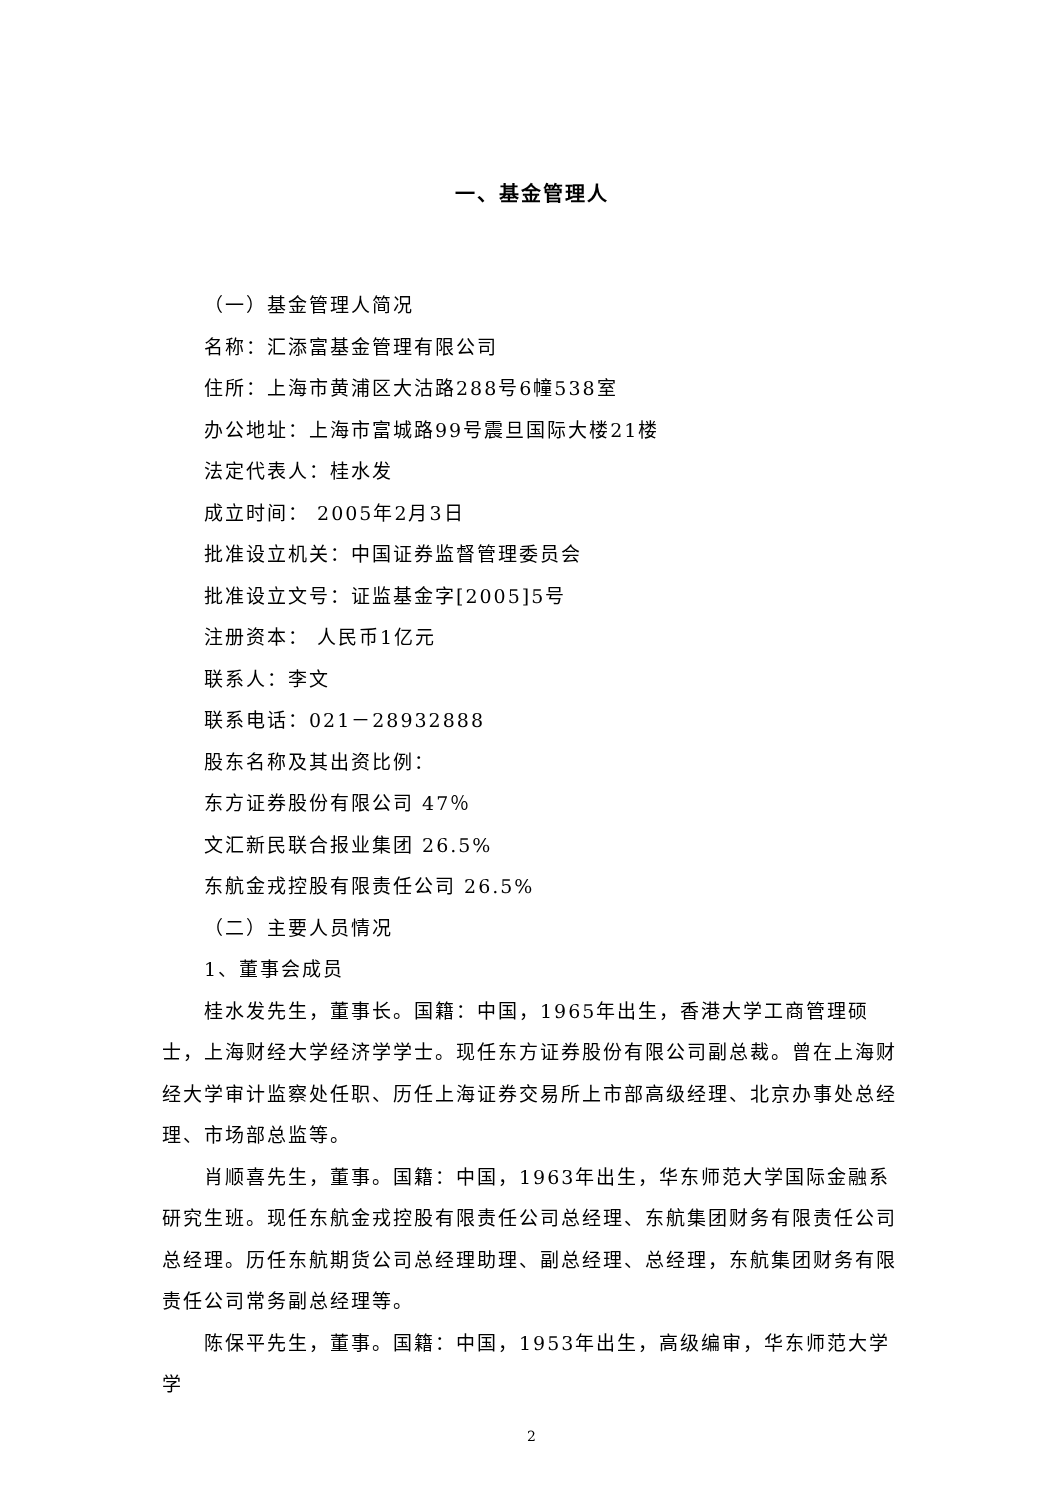一、基金管理人
（一）基金管理人简况
名称：汇添富基金管理有限公司
住所：上海市黄浦区大沽路288号6幢538室
办公地址：上海市富城路99号震旦国际大楼21楼
法定代表人：桂水发
成立时间： 2005年2月3日
批准设立机关：中国证券监督管理委员会
批准设立文号：证监基金字[2005]5号
注册资本： 人民币1亿元
联系人：李文
联系电话：021－28932888
股东名称及其出资比例：
东方证券股份有限公司 47％
文汇新民联合报业集团 26.5%
东航金戎控股有限责任公司 26.5%
（二）主要人员情况
1、董事会成员
桂水发先生，董事长。国籍：中国，1965年出生，香港大学工商管理硕士，上海财经大学经济学学士。现任东方证券股份有限公司副总裁。曾在上海财经大学审计监察处任职、历任上海证券交易所上市部高级经理、北京办事处总经理、市场部总监等。
肖顺喜先生，董事。国籍：中国，1963年出生，华东师范大学国际金融系研究生班。现任东航金戎控股有限责任公司总经理、东航集团财务有限责任公司总经理。历任东航期货公司总经理助理、副总经理、总经理，东航集团财务有限责任公司常务副总经理等。
陈保平先生，董事。国籍：中国，1953年出生，高级编审，华东师范大学学
2